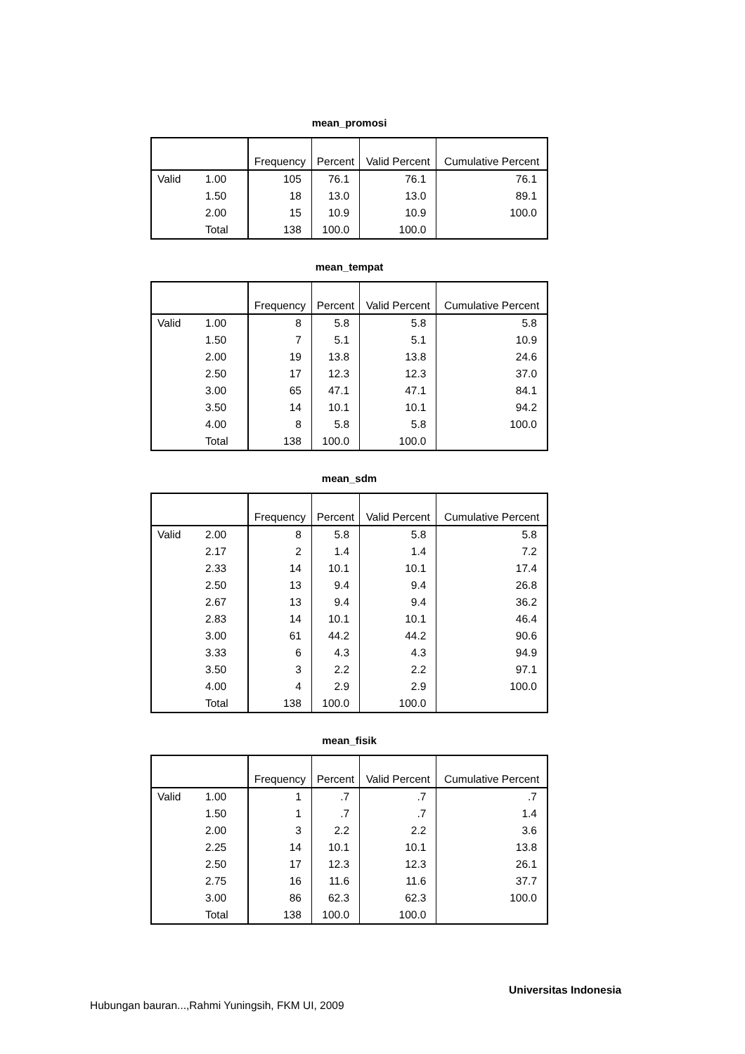mean_promosi
| | | Frequency | Percent | Valid Percent | Cumulative Percent |
| --- | --- | --- | --- | --- | --- |
| Valid | 1.00 | 105 | 76.1 | 76.1 | 76.1 |
| | 1.50 | 18 | 13.0 | 13.0 | 89.1 |
| | 2.00 | 15 | 10.9 | 10.9 | 100.0 |
| | Total | 138 | 100.0 | 100.0 | |
mean_tempat
| | | Frequency | Percent | Valid Percent | Cumulative Percent |
| --- | --- | --- | --- | --- | --- |
| Valid | 1.00 | 8 | 5.8 | 5.8 | 5.8 |
| | 1.50 | 7 | 5.1 | 5.1 | 10.9 |
| | 2.00 | 19 | 13.8 | 13.8 | 24.6 |
| | 2.50 | 17 | 12.3 | 12.3 | 37.0 |
| | 3.00 | 65 | 47.1 | 47.1 | 84.1 |
| | 3.50 | 14 | 10.1 | 10.1 | 94.2 |
| | 4.00 | 8 | 5.8 | 5.8 | 100.0 |
| | Total | 138 | 100.0 | 100.0 | |
mean_sdm
| | | Frequency | Percent | Valid Percent | Cumulative Percent |
| --- | --- | --- | --- | --- | --- |
| Valid | 2.00 | 8 | 5.8 | 5.8 | 5.8 |
| | 2.17 | 2 | 1.4 | 1.4 | 7.2 |
| | 2.33 | 14 | 10.1 | 10.1 | 17.4 |
| | 2.50 | 13 | 9.4 | 9.4 | 26.8 |
| | 2.67 | 13 | 9.4 | 9.4 | 36.2 |
| | 2.83 | 14 | 10.1 | 10.1 | 46.4 |
| | 3.00 | 61 | 44.2 | 44.2 | 90.6 |
| | 3.33 | 6 | 4.3 | 4.3 | 94.9 |
| | 3.50 | 3 | 2.2 | 2.2 | 97.1 |
| | 4.00 | 4 | 2.9 | 2.9 | 100.0 |
| | Total | 138 | 100.0 | 100.0 | |
mean_fisik
| | | Frequency | Percent | Valid Percent | Cumulative Percent |
| --- | --- | --- | --- | --- | --- |
| Valid | 1.00 | 1 | .7 | .7 | .7 |
| | 1.50 | 1 | .7 | .7 | 1.4 |
| | 2.00 | 3 | 2.2 | 2.2 | 3.6 |
| | 2.25 | 14 | 10.1 | 10.1 | 13.8 |
| | 2.50 | 17 | 12.3 | 12.3 | 26.1 |
| | 2.75 | 16 | 11.6 | 11.6 | 37.7 |
| | 3.00 | 86 | 62.3 | 62.3 | 100.0 |
| | Total | 138 | 100.0 | 100.0 | |
Universitas Indonesia
Hubungan bauran...,Rahmi Yuningsih, FKM UI, 2009